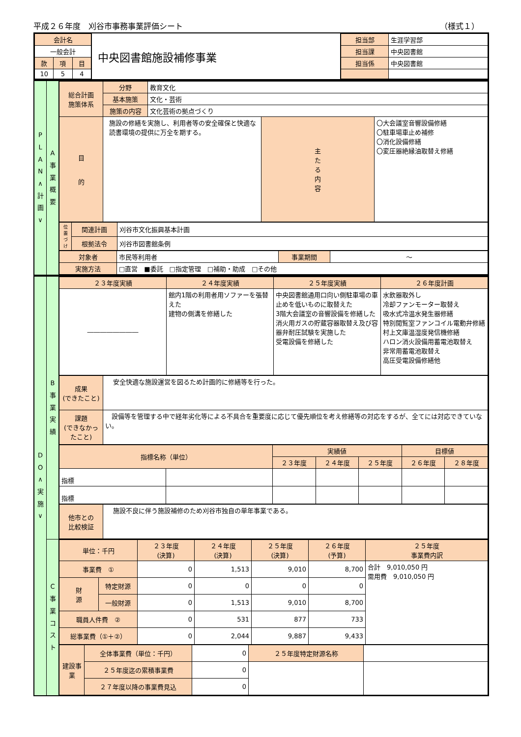平成２６年度　刈谷市事務事業評価シート （様式１）
| / 会計名 / / / / 一般会計 / / / / 款 / 項 / 目 / / 10 / 5 / 4 / | 中央図書館施設補修事業 | / 担当部 / 生涯学習部 / / 担当課 / 中央図書館 / / 担当係 / 中央図書館 / |
| P L A N ∧ 計 画 ∨ | A 事 業 概 要 | / 総合計画 施策体系 / 分野 / 教育文化 / / / / / 基本施策 / 文化・芸術 / / / / / 施策の内容 / 文化芸術の拠点づくり / / / / 目 的 / 施設の修繕を実施し、利用者等の安全確保と快適な読書環境の提供に万全を期する。 / / 主 た る 内 容 / 〇大会議室音響設備修繕 〇駐車場車止め補修 〇消化設備修繕 〇変圧器絶縁油取替え修繕 / / 位置づけ / 関連計画 / 刈谷市文化振興基本計画 / / / 根拠法令 / 刈谷市図書館条例 / / 対象者 / 市民等利用者 / 事業期間 / ～ / / 実施方法 / □直営 ■委託 □指定管理 □補助・助成 □その他 / / / |
| D O ∧ 実 施 ∨ | B 事 業 実 績 | / ２３年度実績 / ２４年度実績 / ２５年度実績 / ２６年度計画 / / ―――――――― / 館内1階の利用者用ソファーを張替えた 建物の側溝を修繕した / 中央図書館通用口向い側駐車場の車止めを低いものに取替えた 3階大会議室の音響設備を修繕した 消火用ガスの貯蔵容器取替え及び容器弁耐圧試験を実施した 受電設備を修繕した / 水飲器取外し 冷却ファンモーター取替え 吸水式冷温水発生器修繕 特別閲覧室ファンコイル電動弁修繕 村上文庫温湿度発信機修繕 ハロン消火設備用蓄電池取替え 非常用蓄電池取替え 高圧受電設備修繕他 / / 成果 (できたこと) / 安全快適な施設運営を図るため計画的に修繕等を行った。 / / 課題 (できなかったこと) / 設備等を管理する中で経年劣化等による不具合を重要度に応じて優先順位を考え修繕等の対応をするが、全てには対応できていない。 / / 指標名称（単位） / / 実績値 / / / 目標値 / / / / / ２３年度 / ２４年度 / ２５年度 / ２６年度 / ２８年度 / / 指標 / / / / / / / / 指標 / / / / / / / / 他市との 比較検証 / 施設不良に伴う施設補修のため刈谷市独自の単年事業である。 / |
| | C 事 業 コ ス ト | / 単位：千円 / / ２３年度 (決算) / ２４年度 (決算) / ２５年度 (決算) / ２６年度 (予算) / ２５年度 事業費内訳 / / --- / --- / --- / --- / --- / --- / --- / / 事業費 ① / / 0 / 1,513 / 9,010 / 8,700 / 合計 9,010,050 円 需用費 9,010,050 円 / / 財 源 / 特定財源 / 0 / 0 / 0 / 0 / / / / 一般財源 / 0 / 1,513 / 9,010 / 8,700 / / / 職員人件費 ② / / 0 / 531 / 877 / 733 / / / 総事業費（①＋②） / / 0 / 2,044 / 9,887 / 9,433 / / / 建設事業 / 全体事業費（単位：千円） / 0 / ２５年度特定財源名称 / / / / ２５年度迄の累積事業費 / 0 / / / / / ２７年度以降の事業費見込 / 0 / / / |